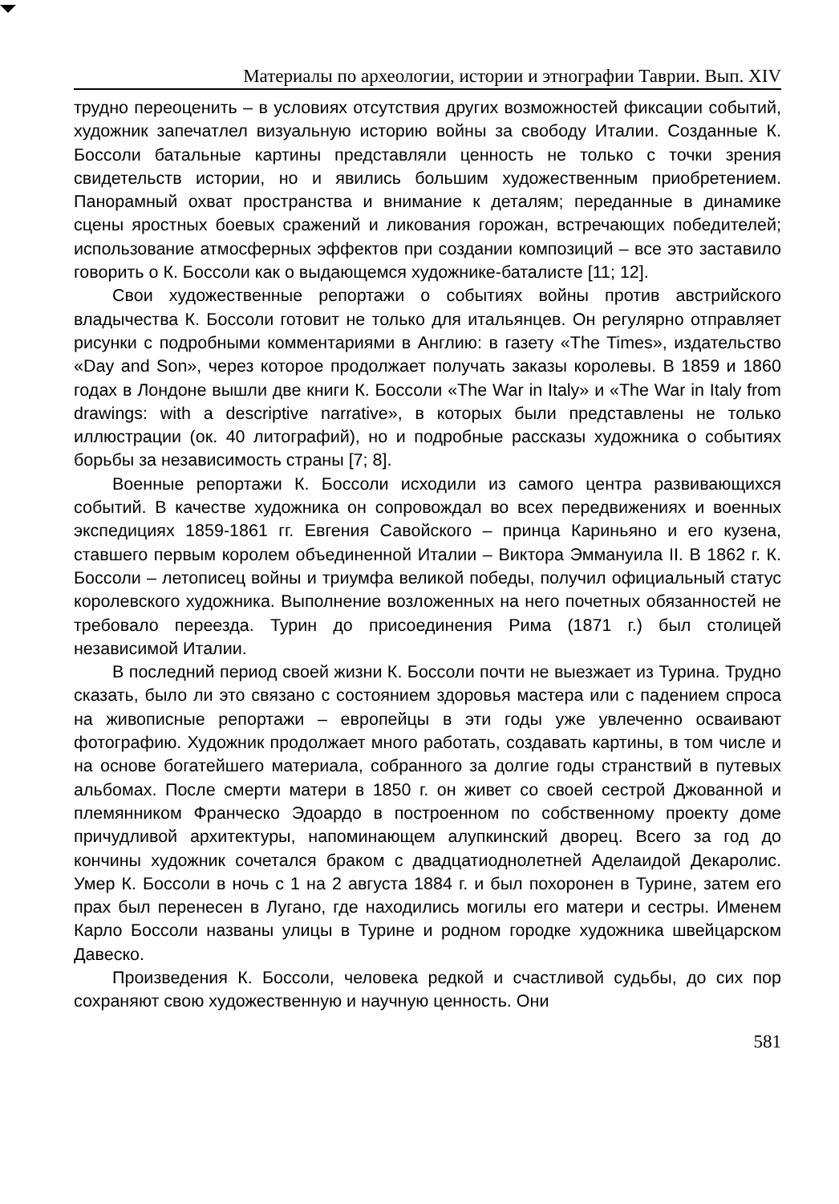Материалы по археологии, истории и этнографии Таврии. Вып. XIV
трудно переоценить – в условиях отсутствия других возможностей фиксации событий, художник запечатлел визуальную историю войны за свободу Италии. Созданные К. Боссоли батальные картины представляли ценность не только с точки зрения свидетельств истории, но и явились большим художественным приобретением. Панорамный охват пространства и внимание к деталям; переданные в динамике сцены яростных боевых сражений и ликования горожан, встречающих победителей; использование атмосферных эффектов при создании композиций – все это заставило говорить о К. Боссоли как о выдающемся художнике-баталисте [11; 12].
Свои художественные репортажи о событиях войны против австрийского владычества К. Боссоли готовит не только для итальянцев. Он регулярно отправляет рисунки с подробными комментариями в Англию: в газету «The Times», издательство «Day and Son», через которое продолжает получать заказы королевы. В 1859 и 1860 годах в Лондоне вышли две книги К. Боссоли «The War in Italy» и «The War in Italy from drawings: with a descriptive narrative», в которых были представлены не только иллюстрации (ок. 40 литографий), но и подробные рассказы художника о событиях борьбы за независимость страны [7; 8].
Военные репортажи К. Боссоли исходили из самого центра развивающихся событий. В качестве художника он сопровождал во всех передвижениях и военных экспедициях 1859-1861 гг. Евгения Савойского – принца Кариньяно и его кузена, ставшего первым королем объединенной Италии – Виктора Эммануила II. В 1862 г. К. Боссоли – летописец войны и триумфа великой победы, получил официальный статус королевского художника. Выполнение возложенных на него почетных обязанностей не требовало переезда. Турин до присоединения Рима (1871 г.) был столицей независимой Италии.
В последний период своей жизни К. Боссоли почти не выезжает из Турина. Трудно сказать, было ли это связано с состоянием здоровья мастера или с падением спроса на живописные репортажи – европейцы в эти годы уже увлеченно осваивают фотографию. Художник продолжает много работать, создавать картины, в том числе и на основе богатейшего материала, собранного за долгие годы странствий в путевых альбомах. После смерти матери в 1850 г. он живет со своей сестрой Джованной и племянником Франческо Эдоардо в построенном по собственному проекту доме причудливой архитектуры, напоминающем алупкинский дворец. Всего за год до кончины художник сочетался браком с двадцатиоднолетней Аделаидой Декаролис. Умер К. Боссоли в ночь с 1 на 2 августа 1884 г. и был похоронен в Турине, затем его прах был перенесен в Лугано, где находились могилы его матери и сестры. Именем Карло Боссоли названы улицы в Турине и родном городке художника швейцарском Давеско.
Произведения К. Боссоли, человека редкой и счастливой судьбы, до сих пор сохраняют свою художественную и научную ценность. Они
581